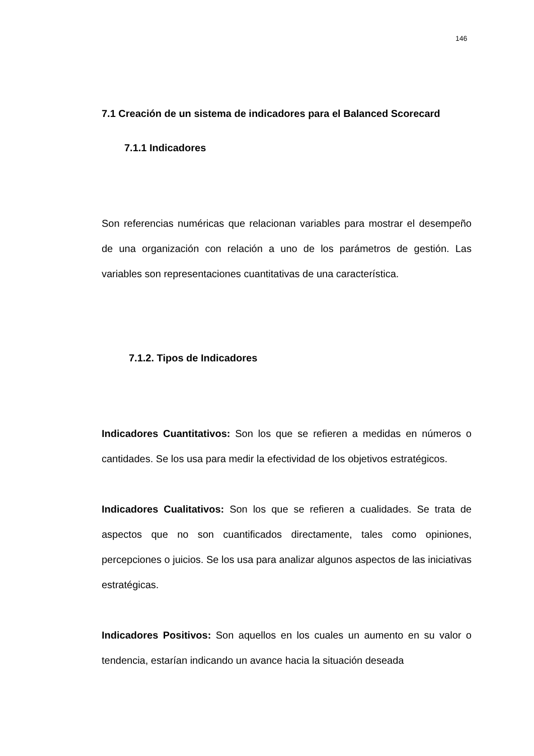146
7.1 Creación de un sistema de indicadores para el Balanced Scorecard
7.1.1 Indicadores
Son referencias numéricas que relacionan variables para mostrar el desempeño de una organización con relación a uno de los parámetros de gestión. Las variables son representaciones cuantitativas de una característica.
7.1.2. Tipos de Indicadores
Indicadores Cuantitativos: Son los que se refieren a medidas en números o cantidades. Se los usa para medir la efectividad de los objetivos estratégicos.
Indicadores Cualitativos: Son los que se refieren a cualidades. Se trata de aspectos que no son cuantificados directamente, tales como opiniones, percepciones o juicios. Se los usa para analizar algunos aspectos de las iniciativas estratégicas.
Indicadores Positivos: Son aquellos en los cuales un aumento en su valor o tendencia, estarían indicando un avance hacia la situación deseada